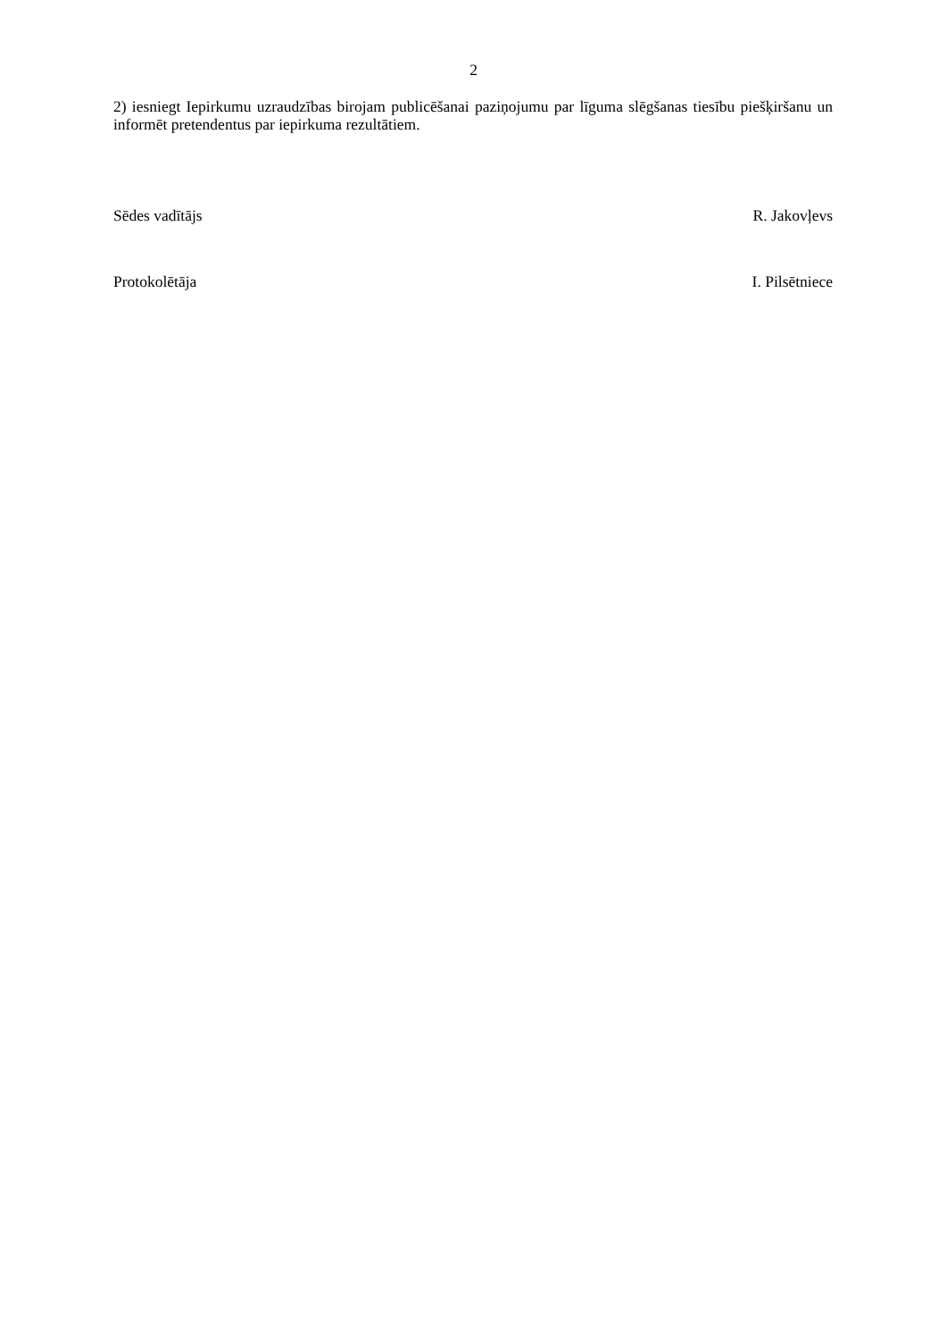2
2) iesniegt Iepirkumu uzraudzības birojam publicēšanai paziņojumu par līguma slēgšanas tiesību piešķiršanu un informēt pretendentus par iepirkuma rezultātiem.
Sēdes vadītājs R. Jakovļevs
Protokolētāja I. Pilsētniece